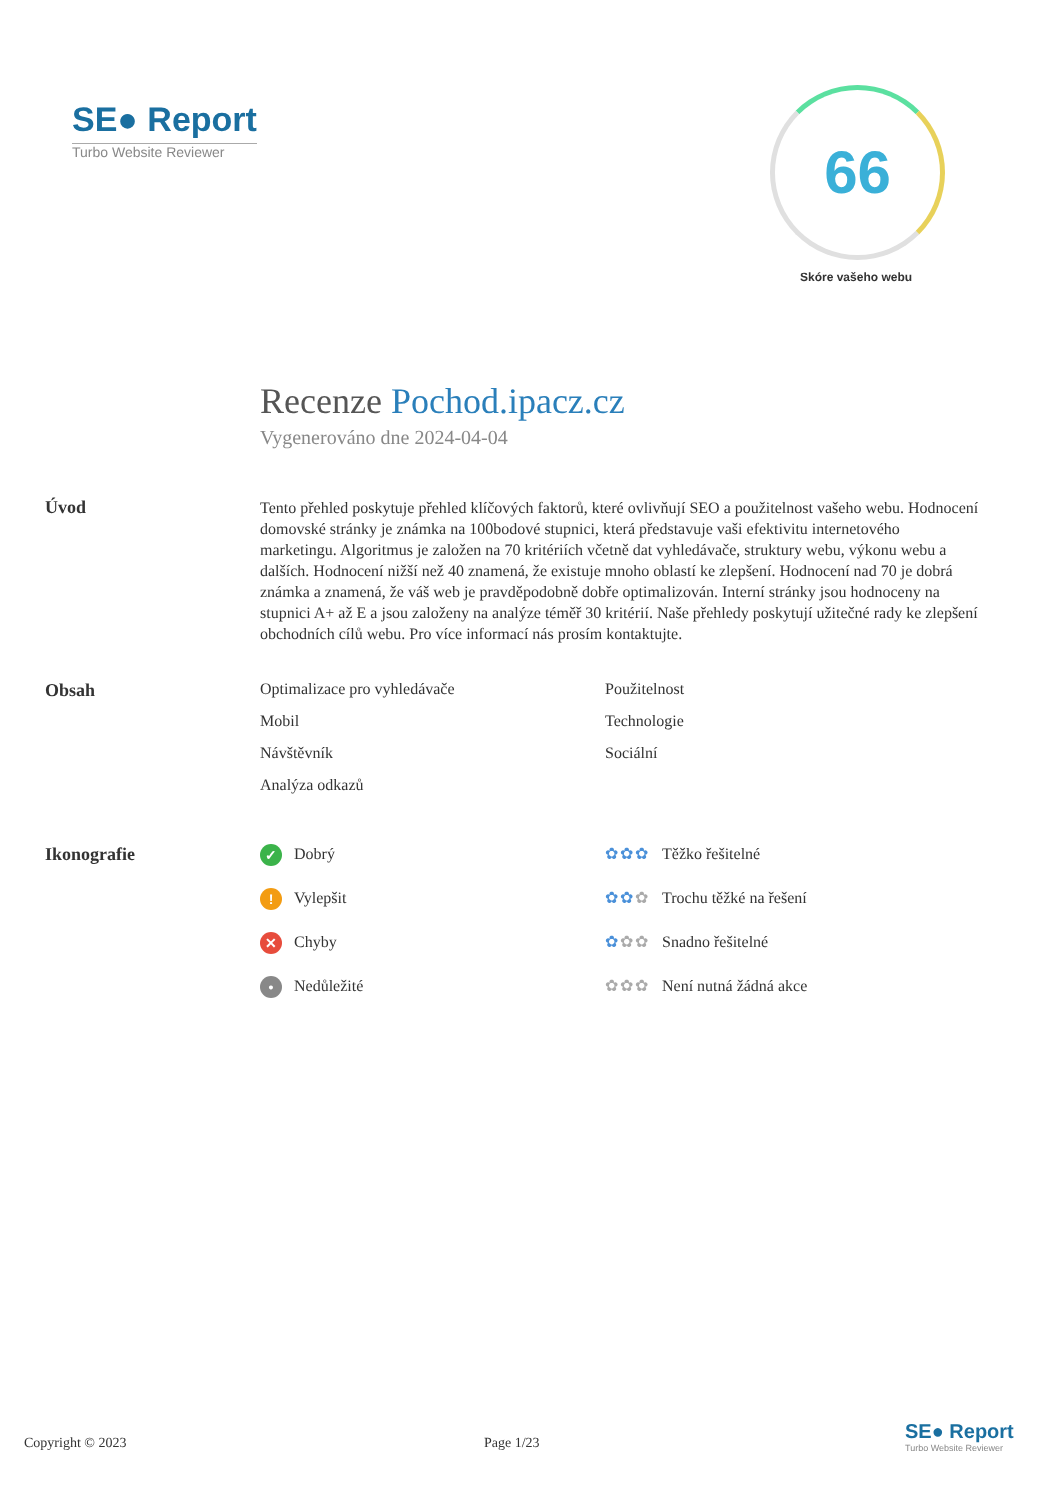SE● Report
Turbo Website Reviewer
66
Skóre vašeho webu
Recenze Pochod.ipacz.cz
Vygenerováno dne 2024-04-04
Úvod
Tento přehled poskytuje přehled klíčových faktorů, které ovlivňují SEO a použitelnost vašeho webu. Hodnocení domovské stránky je známka na 100bodové stupnici, která představuje vaši efektivitu internetového marketingu. Algoritmus je založen na 70 kritériích včetně dat vyhledávače, struktury webu, výkonu webu a dalších. Hodnocení nižší než 40 znamená, že existuje mnoho oblastí ke zlepšení. Hodnocení nad 70 je dobrá známka a znamená, že váš web je pravděpodobně dobře optimalizován. Interní stránky jsou hodnoceny na stupnici A+ až E a jsou založeny na analýze téměř 30 kritérií. Naše přehledy poskytují užitečné rady ke zlepšení obchodních cílů webu. Pro více informací nás prosím kontaktujte.
Obsah Optimalizace pro vyhledávače
Použitelnost
Mobil
Technologie
Návštěvník
Sociální
Analýza odkazů
Ikonografie
✓ Dobrý
✿✿✿ Těžko řešitelné
! Vylepšit
✿✿✿ Trochu těžké na řešení
✕ Chyby
✿✿✿ Snadno řešitelné
• Nedůležité
✿✿✿ Není nutná žádná akce
Copyright © 2023 Page 1/23
SE● Report
Turbo Website Reviewer